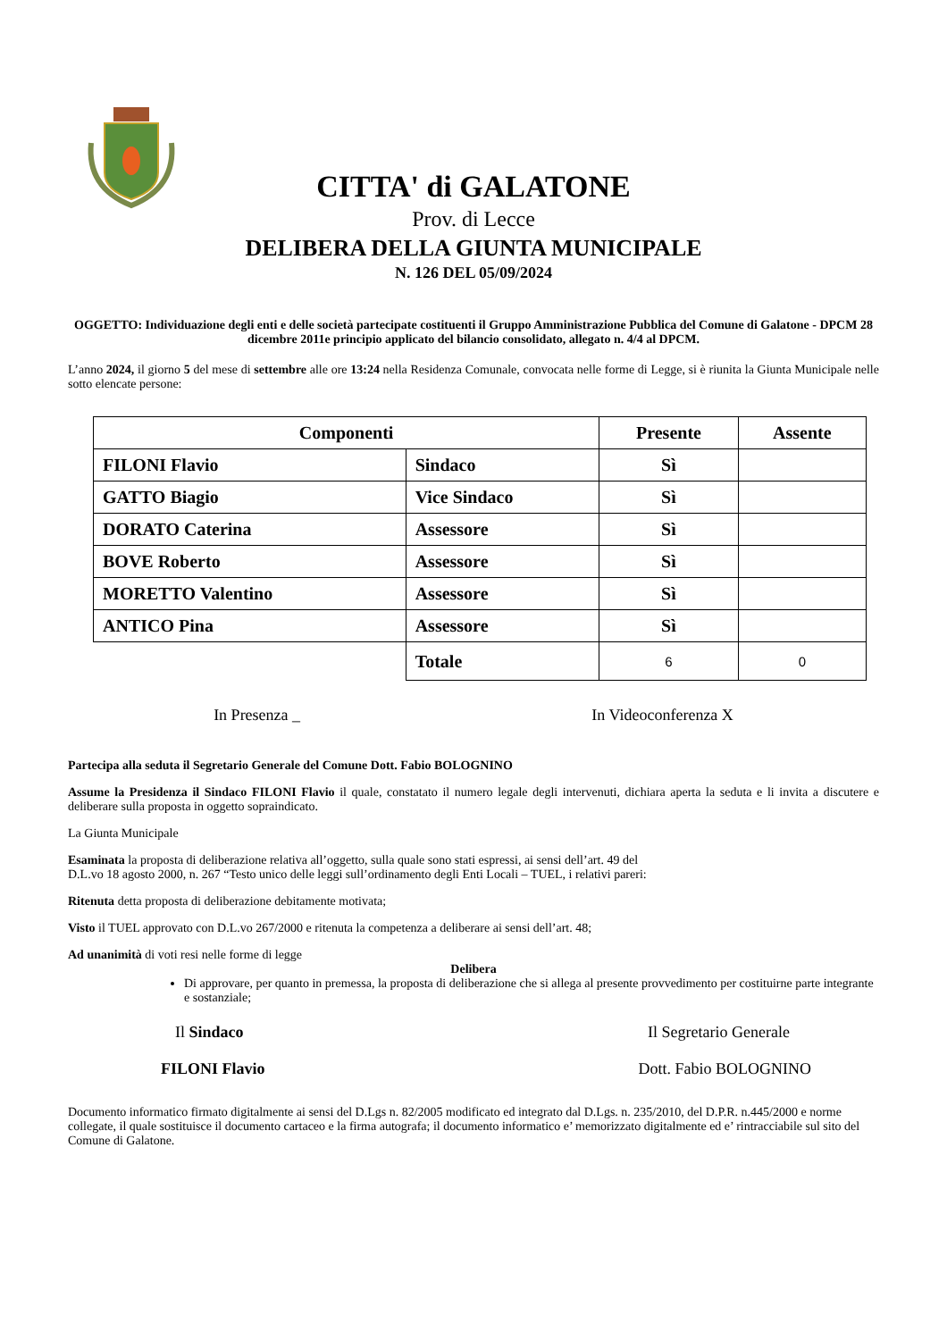CITTA' di GALATONE
Prov. di Lecce
DELIBERA DELLA GIUNTA MUNICIPALE
N. 126 DEL 05/09/2024
OGGETTO: Individuazione degli enti e delle società partecipate costituenti il Gruppo Amministrazione Pubblica del Comune di Galatone - DPCM 28 dicembre 2011e principio applicato del bilancio consolidato, allegato n. 4/4 al DPCM.
L’anno 2024, il giorno 5 del mese di settembre alle ore 13:24 nella Residenza Comunale, convocata nelle forme di Legge, si è riunita la Giunta Municipale nelle sotto elencate persone:
| Componenti | | Presente | Assente |
| --- | --- | --- | --- |
| FILONI Flavio | Sindaco | Sì | |
| GATTO Biagio | Vice Sindaco | Sì | |
| DORATO Caterina | Assessore | Sì | |
| BOVE Roberto | Assessore | Sì | |
| MORETTO Valentino | Assessore | Sì | |
| ANTICO Pina | Assessore | Sì | |
| | Totale | 6 | 0 |
In Presenza _ In Videoconferenza X
Partecipa alla seduta il Segretario Generale del Comune Dott. Fabio BOLOGNINO
Assume la Presidenza il Sindaco FILONI Flavio il quale, constatato il numero legale degli intervenuti, dichiara aperta la seduta e li invita a discutere e deliberare sulla proposta in oggetto sopraindicato.
La Giunta Municipale
Esaminata la proposta di deliberazione relativa all’oggetto, sulla quale sono stati espressi, ai sensi dell’art. 49 del
D.L.vo 18 agosto 2000, n. 267 “Testo unico delle leggi sull’ordinamento degli Enti Locali – TUEL, i relativi pareri:
Ritenuta detta proposta di deliberazione debitamente motivata;
Visto il TUEL approvato con D.L.vo 267/2000 e ritenuta la competenza a deliberare ai sensi dell’art. 48;
Ad unanimità di voti resi nelle forme di legge
Delibera
Di approvare, per quanto in premessa, la proposta di deliberazione che si allega al presente provvedimento per costituirne parte integrante e sostanziale;
Il Sindaco Il Segretario Generale
FILONI Flavio Dott. Fabio BOLOGNINO
Documento informatico firmato digitalmente ai sensi del D.Lgs n. 82/2005 modificato ed integrato dal D.Lgs. n. 235/2010, del D.P.R. n.445/2000 e norme collegate, il quale sostituisce il documento cartaceo e la firma autografa; il documento informatico e’ memorizzato digitalmente ed e’ rintracciabile sul sito del Comune di Galatone.